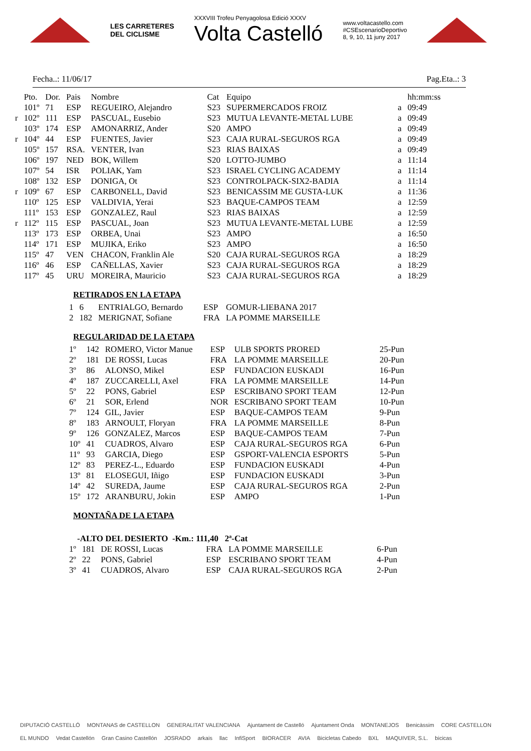LES CARRETERES
DEL CICLISME
XXXVIII Trofeu Penyagolosa Edició XXXV
Volta Castelló
www.voltacastello.com
#CSEscenarioDeportivo
8, 9, 10, 11 juny 2017
Fecha..: 11/06/17 Pag.Eta..: 3
| | Pto. | Dor. | Pais | Nombre | Cat | Equipo | | hh:mm:ss |
| --- | --- | --- | --- | --- | --- | --- | --- | --- |
| | 101º | 71 | ESP | REGUEIRO, Alejandro | S23 | SUPERMERCADOS FROIZ | a | 09:49 |
| r | 102º | 111 | ESP | PASCUAL, Eusebio | S23 | MUTUA LEVANTE-METAL LUBE | a | 09:49 |
| | 103º | 174 | ESP | AMONARRIZ, Ander | S20 | AMPO | a | 09:49 |
| r | 104º | 44 | ESP | FUENTES, Javier | S23 | CAJA RURAL-SEGUROS RGA | a | 09:49 |
| | 105º | 157 | RSA. | VENTER, Ivan | S23 | RIAS BAIXAS | a | 09:49 |
| | 106º | 197 | NED | BOK, Willem | S20 | LOTTO-JUMBO | a | 11:14 |
| | 107º | 54 | ISR | POLIAK, Yam | S23 | ISRAEL CYCLING ACADEMY | a | 11:14 |
| | 108º | 132 | ESP | DONIGA, Ot | S23 | CONTROLPACK-SIX2-BADIA | a | 11:14 |
| r | 109º | 67 | ESP | CARBONELL, David | S23 | BENICASSIM ME GUSTA-LUK | a | 11:36 |
| | 110º | 125 | ESP | VALDIVIA, Yerai | S23 | BAQUE-CAMPOS TEAM | a | 12:59 |
| | 111º | 153 | ESP | GONZALEZ, Raul | S23 | RIAS BAIXAS | a | 12:59 |
| r | 112º | 115 | ESP | PASCUAL, Joan | S23 | MUTUA LEVANTE-METAL LUBE | a | 12:59 |
| | 113º | 173 | ESP | ORBEA, Unai | S23 | AMPO | a | 16:50 |
| | 114º | 171 | ESP | MUJIKA, Eriko | S23 | AMPO | a | 16:50 |
| | 115º | 47 | VEN | CHACON, Franklin Ale | S20 | CAJA RURAL-SEGUROS RGA | a | 18:29 |
| | 116º | 46 | ESP | CAÑELLAS, Xavier | S23 | CAJA RURAL-SEGUROS RGA | a | 18:29 |
| | 117º | 45 | URU | MOREIRA, Mauricio | S23 | CAJA RURAL-SEGUROS RGA | a | 18:29 |
RETIRADOS EN LA ETAPA
| 1 | 6 | ENTRIALGO, Bernardo | ESP | GOMUR-LIEBANA 2017 |
| 2 | 182 | MERIGNAT, Sofiane | FRA | LA POMME MARSEILLE |
REGULARIDAD DE LA ETAPA
| 1º | 142 | ROMERO, Victor Manue | ESP | ULB SPORTS PRORED | 25-Pun |
| 2º | 181 | DE ROSSI, Lucas | FRA | LA POMME MARSEILLE | 20-Pun |
| 3º | 86 | ALONSO, Mikel | ESP | FUNDACION EUSKADI | 16-Pun |
| 4º | 187 | ZUCCARELLI, Axel | FRA | LA POMME MARSEILLE | 14-Pun |
| 5º | 22 | PONS, Gabriel | ESP | ESCRIBANO SPORT TEAM | 12-Pun |
| 6º | 21 | SOR, Erlend | NOR | ESCRIBANO SPORT TEAM | 10-Pun |
| 7º | 124 | GIL, Javier | ESP | BAQUE-CAMPOS TEAM | 9-Pun |
| 8º | 183 | ARNOULT, Floryan | FRA | LA POMME MARSEILLE | 8-Pun |
| 9º | 126 | GONZALEZ, Marcos | ESP | BAQUE-CAMPOS TEAM | 7-Pun |
| 10º | 41 | CUADROS, Alvaro | ESP | CAJA RURAL-SEGUROS RGA | 6-Pun |
| 11º | 93 | GARCIA, Diego | ESP | GSPORT-VALENCIA ESPORTS | 5-Pun |
| 12º | 83 | PEREZ-L., Eduardo | ESP | FUNDACION EUSKADI | 4-Pun |
| 13º | 81 | ELOSEGUI, Iñigo | ESP | FUNDACION EUSKADI | 3-Pun |
| 14º | 42 | SUREDA, Jaume | ESP | CAJA RURAL-SEGUROS RGA | 2-Pun |
| 15º | 172 | ARANBURU, Jokin | ESP | AMPO | 1-Pun |
MONTAÑA DE LA ETAPA
-ALTO DEL DESIERTO -Km.: 111,40 2ª-Cat
| 1º | 181 | DE ROSSI, Lucas | FRA | LA POMME MARSEILLE | 6-Pun |
| 2º | 22 | PONS, Gabriel | ESP | ESCRIBANO SPORT TEAM | 4-Pun |
| 3º | 41 | CUADROS, Alvaro | ESP | CAJA RURAL-SEGUROS RGA | 2-Pun |
DIPUTACIÓ CASTELLÓ MONTANAS de CASTELLON GENERALITAT VALENCIANA Ajuntament de Castelló Ajuntament Onda MONTANEJOS Benicàssim CORE CASTELLON EL MUNDO Vedat Castellón Gran Casino Castellón JOSRADO arkais llac InfiSport BIORACER AVIA Bicicletas Cabedo BXL MAQUIVER, S.L. bicicas